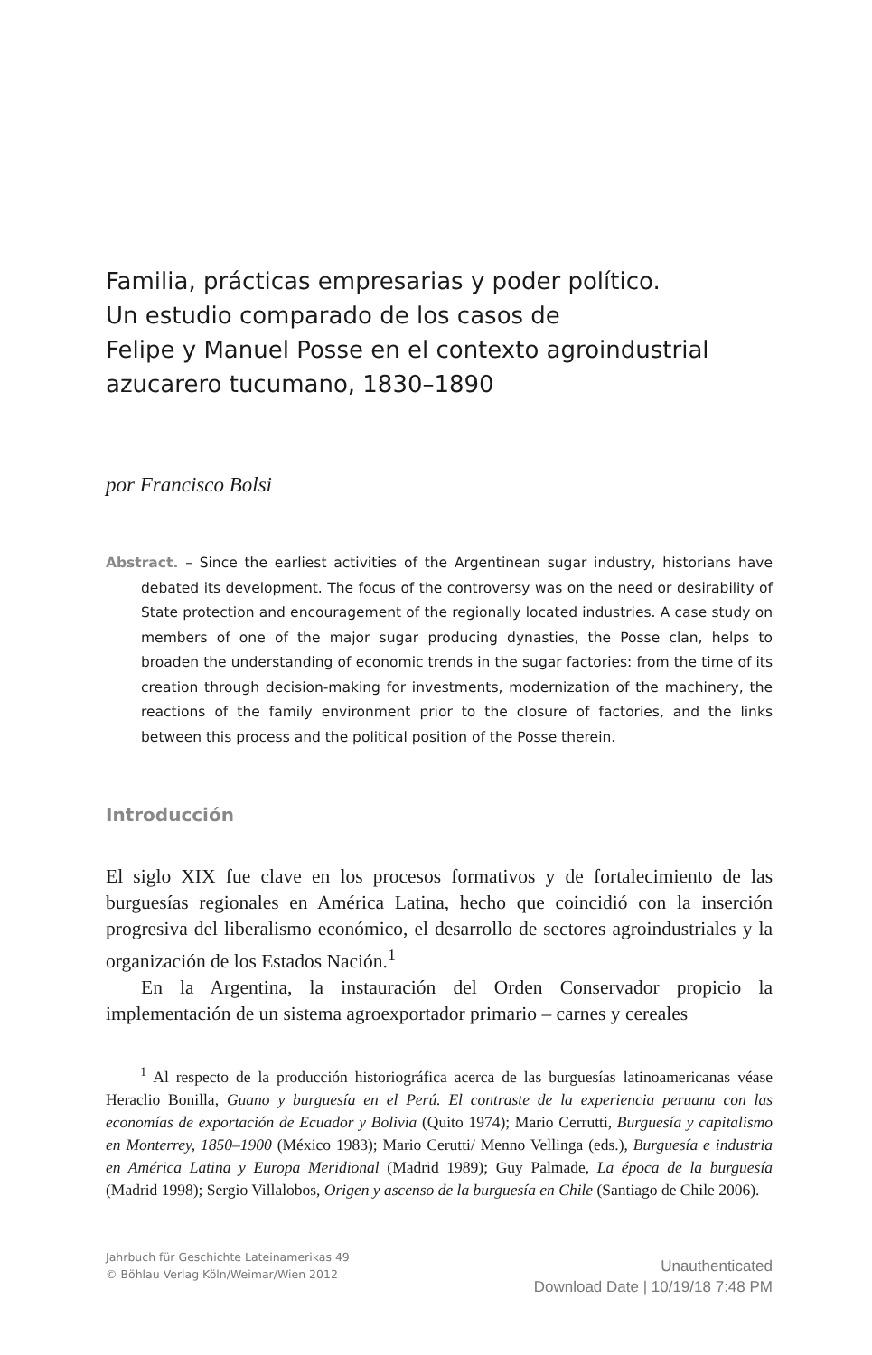Familia, prácticas empresarias y poder político.
Un estudio comparado de los casos de
Felipe y Manuel Posse en el contexto agroindustrial
azucarero tucumano, 1830–1890
por Francisco Bolsi
Abstract. – Since the earliest activities of the Argentinean sugar industry, historians have debated its development. The focus of the controversy was on the need or desirability of State protection and encouragement of the regionally located industries. A case study on members of one of the major sugar producing dynasties, the Posse clan, helps to broaden the understanding of economic trends in the sugar factories: from the time of its creation through decision-making for investments, modernization of the machinery, the reactions of the family environment prior to the closure of factories, and the links between this process and the political position of the Posse therein.
Introducción
El siglo XIX fue clave en los procesos formativos y de fortalecimiento de las burguesías regionales en América Latina, hecho que coincidió con la inserción progresiva del liberalismo económico, el desarrollo de sectores agroindustriales y la organización de los Estados Nación.<sup>1</sup>
En la Argentina, la instauración del Orden Conservador propicio la implementación de un sistema agroexportador primario – carnes y cereales
<sup>1</sup> Al respecto de la producción historiográfica acerca de las burguesías latinoamericanas véase Heraclio Bonilla, Guano y burguesía en el Perú. El contraste de la experiencia peruana con las economías de exportación de Ecuador y Bolivia (Quito 1974); Mario Cerrutti, Burguesía y capitalismo en Monterrey, 1850–1900 (México 1983); Mario Cerutti/ Menno Vellinga (eds.), Burguesía e industria en América Latina y Europa Meridional (Madrid 1989); Guy Palmade, La época de la burguesía (Madrid 1998); Sergio Villalobos, Origen y ascenso de la burguesía en Chile (Santiago de Chile 2006).
Jahrbuch für Geschichte Lateinamerikas 49
© Böhlau Verlag Köln/Weimar/Wien 2012
Unauthenticated
Download Date | 10/19/18 7:48 PM